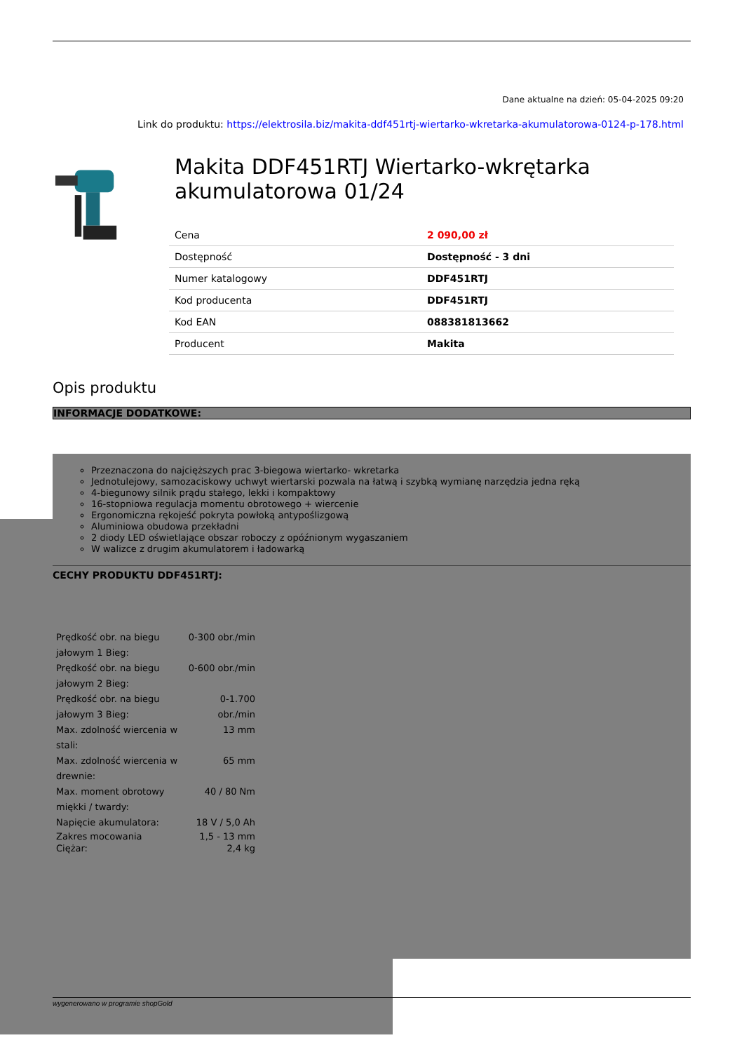Dane aktualne na dzień: 05-04-2025 09:20
Link do produktu: https://elektrosila.biz/makita-ddf451rtj-wiertarko-wkretarka-akumulatorowa-0124-p-178.html
Makita DDF451RTJ Wiertarko-wkrętarka akumulatorowa 01/24
| Cena | 2 090,00 zł |
| Dostępność | Dostępność - 3 dni |
| Numer katalogowy | DDF451RTJ |
| Kod producenta | DDF451RTJ |
| Kod EAN | 088381813662 |
| Producent | Makita |
Opis produktu
INFORMACJE DODATKOWE:
Przeznaczona do najcięższych prac 3-biegowa wiertarko- wkretarka
Jednotulejowy, samozaciskowy uchwyt wiertarski pozwala na łatwą i szybką wymianę narzędzia jedna ręką
4-biegunowy silnik prądu stałego, lekki i kompaktowy
16-stopniowa regulacja momentu obrotowego + wiercenie
Ergonomiczna rękojeść pokryta powłoką antypoślizgową
Aluminiowa obudowa przekładni
2 diody LED oświetlające obszar roboczy z opóźnionym wygaszaniem
W walizce z drugim akumulatorem i ładowarką
CECHY PRODUKTU DDF451RTJ:
| Prędkość obr. na biegu jałowym 1 Bieg: | 0-300 obr./min |
| Prędkość obr. na biegu jałowym 2 Bieg: | 0-600 obr./min |
| Prędkość obr. na biegu jałowym 3 Bieg: | 0-1.700 obr./min |
| Max. zdolność wiercenia w stali: | 13 mm |
| Max. zdolność wiercenia w drewnie: | 65 mm |
| Max. moment obrotowy miękki / twardy: | 40 / 80 Nm |
| Napięcie akumulatora: | 18 V / 5,0 Ah |
| Zakres mocowania Ciężar: | 1,5 - 13 mm 2,4 kg |
wygenerowano w programie shopGold